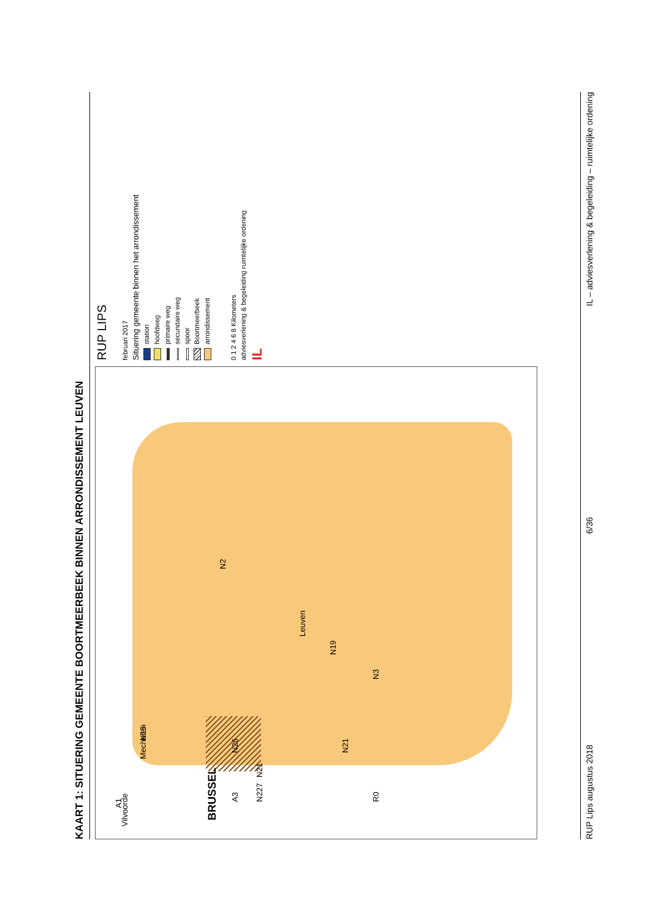KAART 1: SITUERING GEMEENTE BOORTMEERBEEK BINNEN ARRONDISSEMENT LEUVEN
Vilvoorde
Mechelen
BRUSSEL
Leuven
N2
N19
N15
N26
N21
N21
N227
A1
A3
R0 N3
RUP LIPS
februari 2017
Situering gemeente binnen het arrondissement
station
hoofdweg
primaire weg
secundaire weg
spoor
Boortmeerbeek
arrondissement
0 1 2 4 6 8 Kilometers
adviesverlening & begeleiding ruimtelijke ordening
IL
RUP Lips augustus 2018 6/36 IL – adviesverlening & begeleiding – ruimtelijke ordening